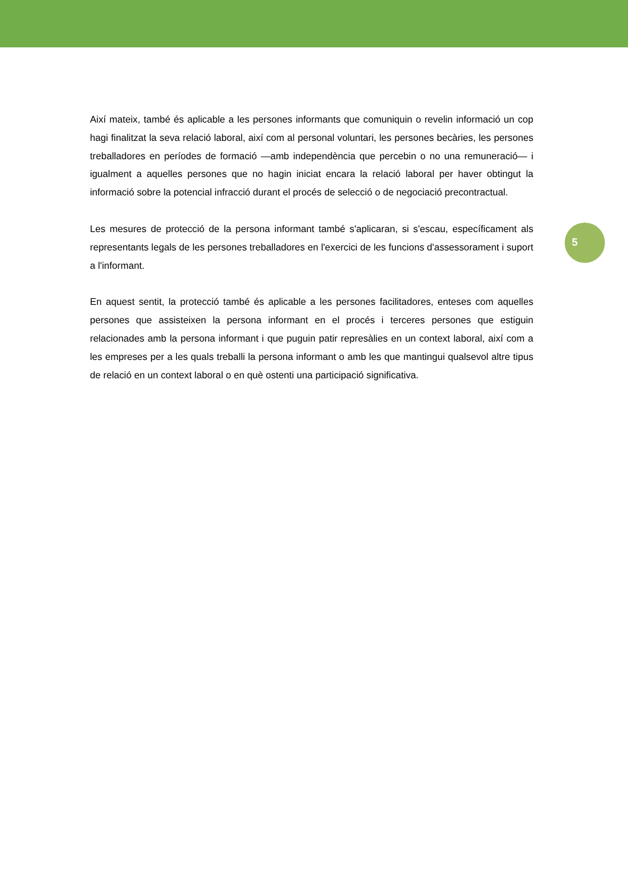Així mateix, també és aplicable a les persones informants que comuniquin o revelin informació un cop hagi finalitzat la seva relació laboral, així com al personal voluntari, les persones becàries, les persones treballadores en períodes de formació —amb independència que percebin o no una remuneració— i igualment a aquelles persones que no hagin iniciat encara la relació laboral per haver obtingut la informació sobre la potencial infracció durant el procés de selecció o de negociació precontractual.
5
Les mesures de protecció de la persona informant també s'aplicaran, si s'escau, específicament als representants legals de les persones treballadores en l'exercici de les funcions d'assessorament i suport a l'informant.
En aquest sentit, la protecció també és aplicable a les persones facilitadores, enteses com aquelles persones que assisteixen la persona informant en el procés i terceres persones que estiguin relacionades amb la persona informant i que puguin patir represàlies en un context laboral, així com a les empreses per a les quals treballi la persona informant o amb les que mantingui qualsevol altre tipus de relació en un context laboral o en què ostenti una participació significativa.